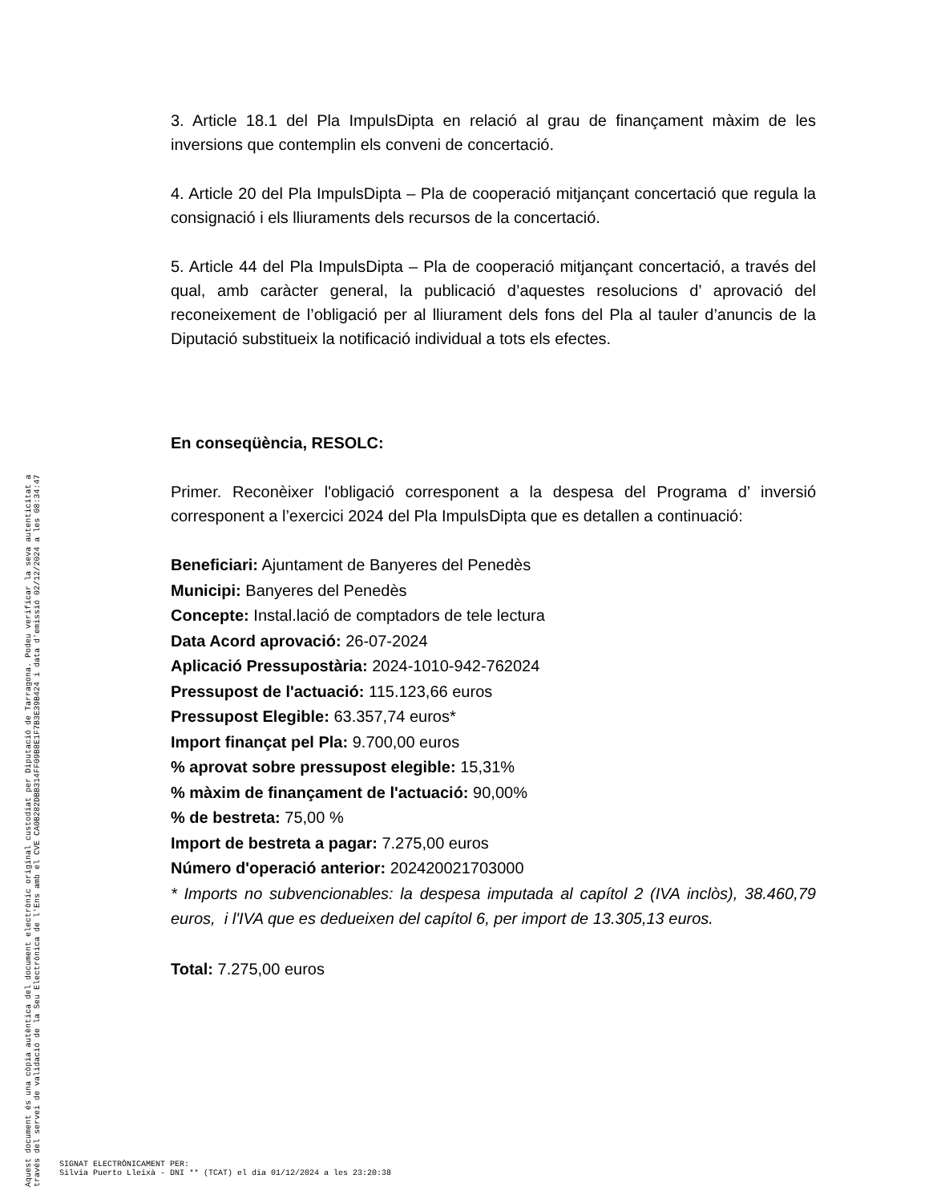3. Article 18.1 del Pla ImpulsDipta en relació al grau de finançament màxim de les inversions que contemplin els conveni de concertació.
4. Article 20 del Pla ImpulsDipta – Pla de cooperació mitjançant concertació que regula la consignació i els lliuraments dels recursos de la concertació.
5. Article 44 del Pla ImpulsDipta – Pla de cooperació mitjançant concertació, a través del qual, amb caràcter general, la publicació d’aquestes resolucions d’ aprovació del reconeixement de l’obligació per al lliurament dels fons del Pla al tauler d’anuncis de la Diputació substitueix la notificació individual a tots els efectes.
En conseqüència, RESOLC:
Primer. Reconèixer l'obligació corresponent a la despesa del Programa d’ inversió corresponent a l’exercici 2024 del Pla ImpulsDipta que es detallen a continuació:
Beneficiari: Ajuntament de Banyeres del Penedès
Municipi: Banyeres del Penedès
Concepte: Instal.lació de comptadors de tele lectura
Data Acord aprovació: 26-07-2024
Aplicació Pressupostària: 2024-1010-942-762024
Pressupost de l'actuació: 115.123,66 euros
Pressupost Elegible: 63.357,74 euros*
Import finançat pel Pla: 9.700,00 euros
% aprovat sobre pressupost elegible: 15,31%
% màxim de finançament de l'actuació: 90,00%
% de bestreta: 75,00 %
Import de bestreta a pagar: 7.275,00 euros
Número d'operació anterior: 202420021703000
* Imports no subvencionables: la despesa imputada al capítol 2 (IVA inclòs), 38.460,79 euros, i l'IVA que es dedueixen del capítol 6, per import de 13.305,13 euros.
Total: 7.275,00 euros
Aquest document és una còpia autèntica del document electrònic original custodiat per Diputació de Tarragona. Podeu verificar la seva autenticitat a
través del servei de validació de la Seu Electrònica de l'Ens amb el CVE CA0B282DBB314FF09B8E1F7B3E39B424 i data d'emissió 02/12/2024 a les 08:34:47
SIGNAT ELECTRÒNICAMENT PER:
Silvia Puerto Lleixà - DNI ** (TCAT) el dia 01/12/2024 a les 23:20:38